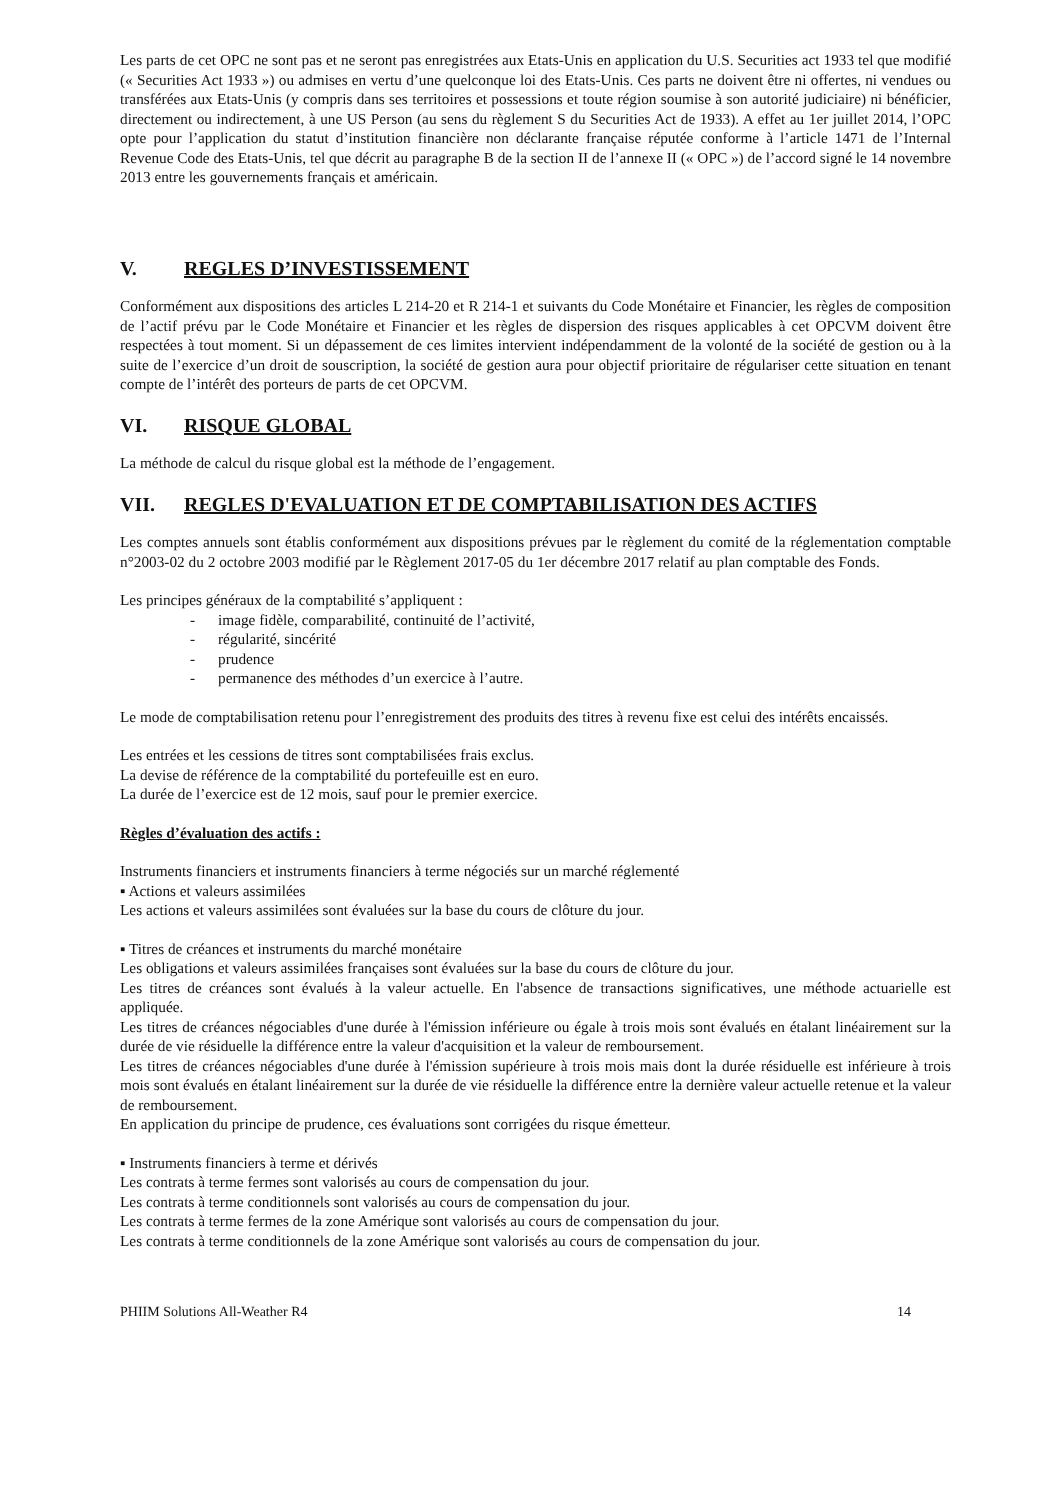Les parts de cet OPC ne sont pas et ne seront pas enregistrées aux Etats-Unis en application du U.S. Securities act 1933 tel que modifié (« Securities Act 1933 ») ou admises en vertu d’une quelconque loi des Etats-Unis. Ces parts ne doivent être ni offertes, ni vendues ou transférées aux Etats-Unis (y compris dans ses territoires et possessions et toute région soumise à son autorité judiciaire) ni bénéficier, directement ou indirectement, à une US Person (au sens du règlement S du Securities Act de 1933). A effet au 1er juillet 2014, l’OPC opte pour l’application du statut d’institution financière non déclarante française réputée conforme à l’article 1471 de l’Internal Revenue Code des Etats-Unis, tel que décrit au paragraphe B de la section II de l’annexe II (« OPC ») de l’accord signé le 14 novembre 2013 entre les gouvernements français et américain.
V. REGLES D’INVESTISSEMENT
Conformément aux dispositions des articles L 214-20 et R 214-1 et suivants du Code Monétaire et Financier, les règles de composition de l’actif prévu par le Code Monétaire et Financier et les règles de dispersion des risques applicables à cet OPCVM doivent être respectées à tout moment. Si un dépassement de ces limites intervient indépendamment de la volonté de la société de gestion ou à la suite de l’exercice d’un droit de souscription, la société de gestion aura pour objectif prioritaire de régulariser cette situation en tenant compte de l’intérêt des porteurs de parts de cet OPCVM.
VI. RISQUE GLOBAL
La méthode de calcul du risque global est la méthode de l’engagement.
VII. REGLES D'EVALUATION ET DE COMPTABILISATION DES ACTIFS
Les comptes annuels sont établis conformément aux dispositions prévues par le règlement du comité de la réglementation comptable n°2003-02 du 2 octobre 2003 modifié par le Règlement 2017-05 du 1er décembre 2017 relatif au plan comptable des Fonds.
Les principes généraux de la comptabilité s’appliquent :
- image fidèle, comparabilité, continuité de l’activité,
- régularité, sincérité
- prudence
- permanence des méthodes d’un exercice à l’autre.
Le mode de comptabilisation retenu pour l’enregistrement des produits des titres à revenu fixe est celui des intérêts encaissés.
Les entrées et les cessions de titres sont comptabilisées frais exclus.
La devise de référence de la comptabilité du portefeuille est en euro.
La durée de l’exercice est de 12 mois, sauf pour le premier exercice.
Règles d’évaluation des actifs :
Instruments financiers et instruments financiers à terme négociés sur un marché réglementé
▪ Actions et valeurs assimilées
Les actions et valeurs assimilées sont évaluées sur la base du cours de clôture du jour.
▪ Titres de créances et instruments du marché monétaire
Les obligations et valeurs assimilées françaises sont évaluées sur la base du cours de clôture du jour.
Les titres de créances sont évalués à la valeur actuelle. En l'absence de transactions significatives, une méthode actuarielle est appliquée.
Les titres de créances négociables d'une durée à l'émission inférieure ou égale à trois mois sont évalués en étalant linéairement sur la durée de vie résiduelle la différence entre la valeur d'acquisition et la valeur de remboursement.
Les titres de créances négociables d'une durée à l'émission supérieure à trois mois mais dont la durée résiduelle est inférieure à trois mois sont évalués en étalant linéairement sur la durée de vie résiduelle la différence entre la dernière valeur actuelle retenue et la valeur de remboursement.
En application du principe de prudence, ces évaluations sont corrigées du risque émetteur.
▪ Instruments financiers à terme et dérivés
Les contrats à terme fermes sont valorisés au cours de compensation du jour.
Les contrats à terme conditionnels sont valorisés au cours de compensation du jour.
Les contrats à terme fermes de la zone Amérique sont valorisés au cours de compensation du jour.
Les contrats à terme conditionnels de la zone Amérique sont valorisés au cours de compensation du jour.
PHIIM Solutions All-Weather R4 14